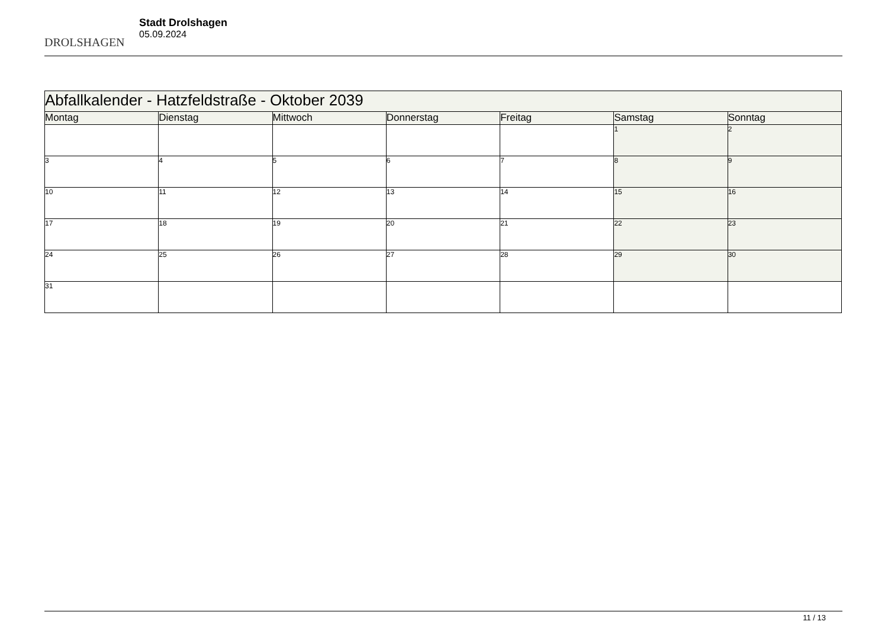DROLSHAGEN
Stadt Drolshagen
05.09.2024
| Abfallkalender - Hatzfeldstraße - Oktober 2039 | | | | | | |
| Montag | Dienstag | Mittwoch | Donnerstag | Freitag | Samstag | Sonntag |
| | | | | | 1 | 2 |
| 3 | 4 | 5 | 6 | 7 | 8 | 9 |
| 10 | 11 | 12 | 13 | 14 | 15 | 16 |
| 17 | 18 | 19 | 20 | 21 | 22 | 23 |
| 24 | 25 | 26 | 27 | 28 | 29 | 30 |
| 31 | | | | | | |
11 / 13